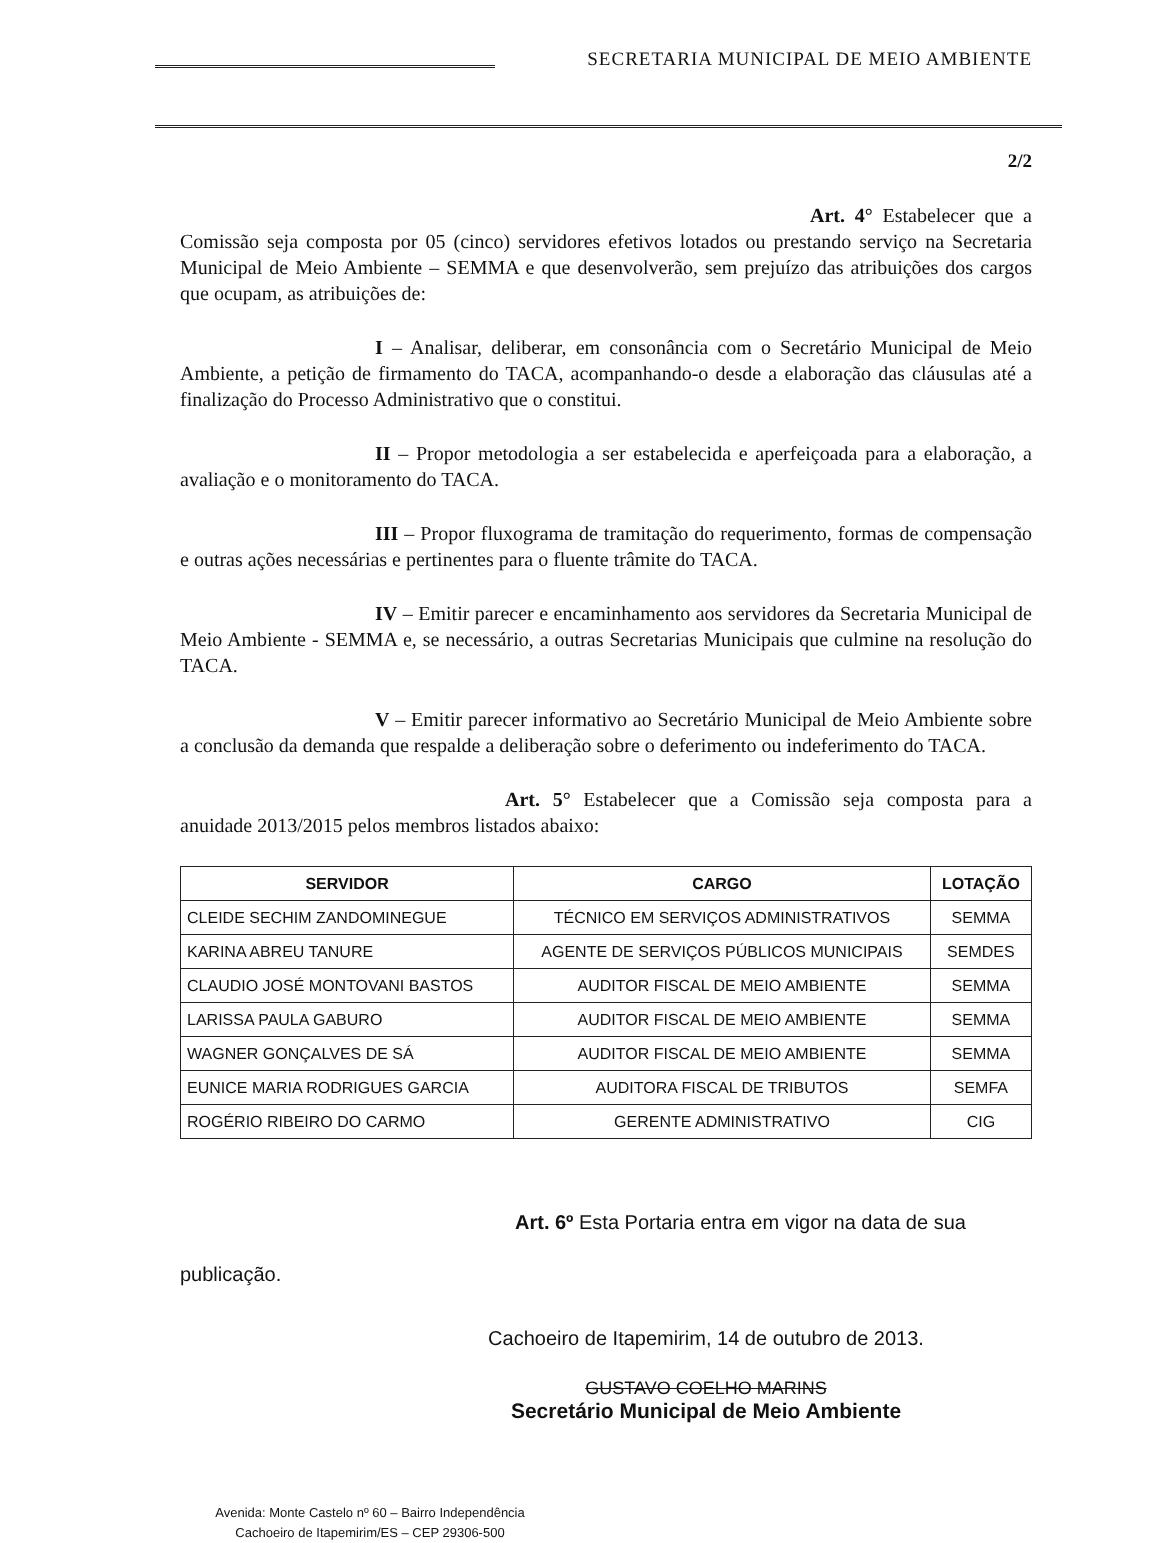SECRETARIA MUNICIPAL DE MEIO AMBIENTE
2/2
Art. 4° Estabelecer que a Comissão seja composta por 05 (cinco) servidores efetivos lotados ou prestando serviço na Secretaria Municipal de Meio Ambiente – SEMMA e que desenvolverão, sem prejuízo das atribuições dos cargos que ocupam, as atribuições de:
I – Analisar, deliberar, em consonância com o Secretário Municipal de Meio Ambiente, a petição de firmamento do TACA, acompanhando-o desde a elaboração das cláusulas até a finalização do Processo Administrativo que o constitui.
II – Propor metodologia a ser estabelecida e aperfeiçoada para a elaboração, a avaliação e o monitoramento do TACA.
III – Propor fluxograma de tramitação do requerimento, formas de compensação e outras ações necessárias e pertinentes para o fluente trâmite do TACA.
IV – Emitir parecer e encaminhamento aos servidores da Secretaria Municipal de Meio Ambiente - SEMMA e, se necessário, a outras Secretarias Municipais que culmine na resolução do TACA.
V – Emitir parecer informativo ao Secretário Municipal de Meio Ambiente sobre a conclusão da demanda que respalde a deliberação sobre o deferimento ou indeferimento do TACA.
Art. 5° Estabelecer que a Comissão seja composta para a anuidade 2013/2015 pelos membros listados abaixo:
| SERVIDOR | CARGO | LOTAÇÃO |
| --- | --- | --- |
| CLEIDE SECHIM ZANDOMINEGUE | TÉCNICO EM SERVIÇOS ADMINISTRATIVOS | SEMMA |
| KARINA ABREU TANURE | AGENTE DE SERVIÇOS PÚBLICOS MUNICIPAIS | SEMDES |
| CLAUDIO JOSÉ MONTOVANI BASTOS | AUDITOR FISCAL DE MEIO AMBIENTE | SEMMA |
| LARISSA PAULA GABURO | AUDITOR FISCAL DE MEIO AMBIENTE | SEMMA |
| WAGNER GONÇALVES DE SÁ | AUDITOR FISCAL DE MEIO AMBIENTE | SEMMA |
| EUNICE MARIA RODRIGUES GARCIA | AUDITORA FISCAL DE TRIBUTOS | SEMFA |
| ROGÉRIO RIBEIRO DO CARMO | GERENTE ADMINISTRATIVO | CIG |
Art. 6º Esta Portaria entra em vigor na data de sua
publicação.
Cachoeiro de Itapemirim, 14 de outubro de 2013.
GUSTAVO COELHO MARINS
Secretário Municipal de Meio Ambiente
Avenida: Monte Castelo nº 60 – Bairro Independência
Cachoeiro de Itapemirim/ES – CEP 29306-500